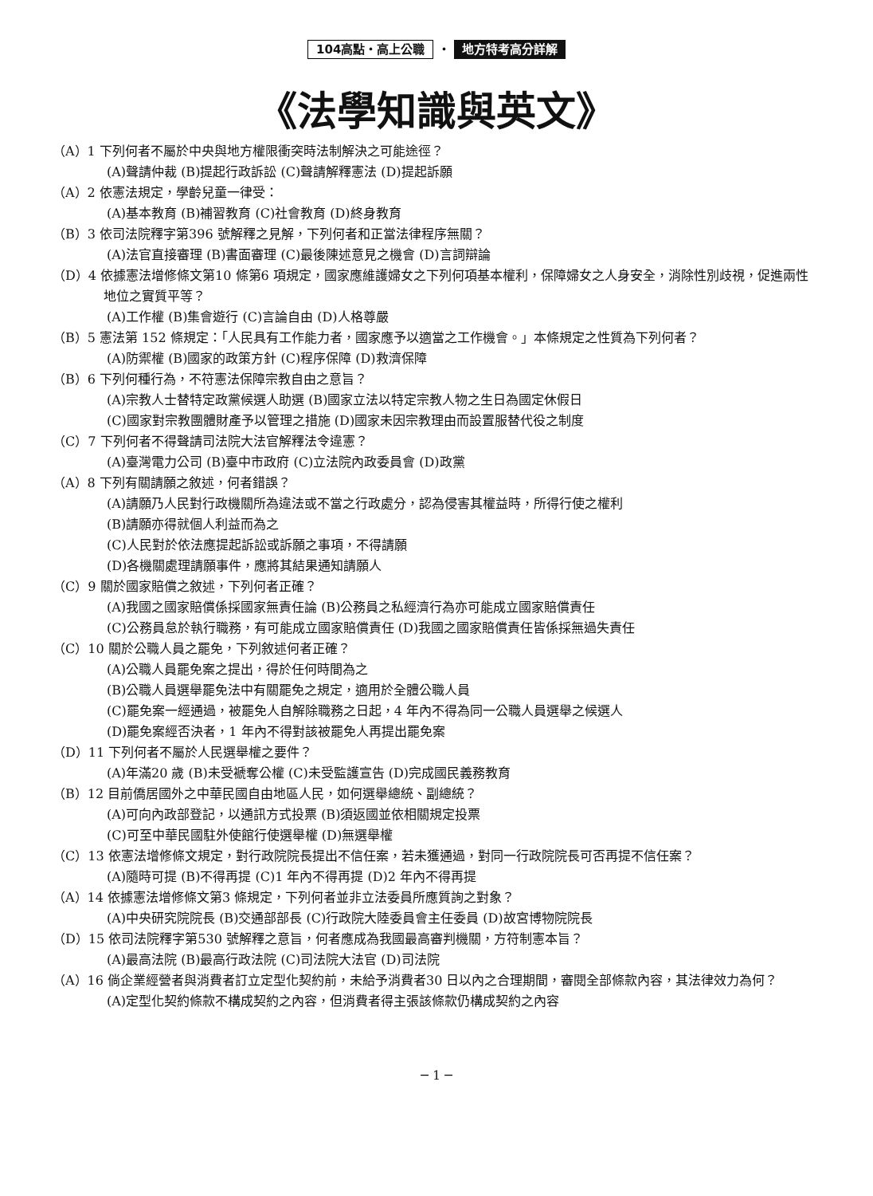104高點・高上公職 ・ 地方特考高分詳解
《法學知識與英文》
（A）1 下列何者不屬於中央與地方權限衝突時法制解決之可能途徑？
(A)聲請仲裁 (B)提起行政訴訟 (C)聲請解釋憲法 (D)提起訴願
（A）2 依憲法規定，學齡兒童一律受：
(A)基本教育 (B)補習教育 (C)社會教育 (D)終身教育
（B）3 依司法院釋字第396 號解釋之見解，下列何者和正當法律程序無關？
(A)法官直接審理 (B)書面審理 (C)最後陳述意見之機會 (D)言詞辯論
（D）4 依據憲法增修條文第10 條第6 項規定，國家應維護婦女之下列何項基本權利，保障婦女之人身安全，消除性別歧視，促進兩性地位之實質平等？
(A)工作權 (B)集會遊行 (C)言論自由 (D)人格尊嚴
（B）5 憲法第 152 條規定：「人民具有工作能力者，國家應予以適當之工作機會。」本條規定之性質為下列何者？
(A)防禦權 (B)國家的政策方針 (C)程序保障 (D)救濟保障
（B）6 下列何種行為，不符憲法保障宗教自由之意旨？
(A)宗教人士替特定政黨候選人助選 (B)國家立法以特定宗教人物之生日為國定休假日
(C)國家對宗教團體財產予以管理之措施 (D)國家未因宗教理由而設置服替代役之制度
（C）7 下列何者不得聲請司法院大法官解釋法令違憲？
(A)臺灣電力公司 (B)臺中市政府 (C)立法院內政委員會 (D)政黨
（A）8 下列有關請願之敘述，何者錯誤？
(A)請願乃人民對行政機關所為違法或不當之行政處分，認為侵害其權益時，所得行使之權利
(B)請願亦得就個人利益而為之
(C)人民對於依法應提起訴訟或訴願之事項，不得請願
(D)各機關處理請願事件，應將其結果通知請願人
（C）9 關於國家賠償之敘述，下列何者正確？
(A)我國之國家賠償係採國家無責任論 (B)公務員之私經濟行為亦可能成立國家賠償責任
(C)公務員怠於執行職務，有可能成立國家賠償責任 (D)我國之國家賠償責任皆係採無過失責任
（C）10 關於公職人員之罷免，下列敘述何者正確？
(A)公職人員罷免案之提出，得於任何時間為之
(B)公職人員選舉罷免法中有關罷免之規定，適用於全體公職人員
(C)罷免案一經通過，被罷免人自解除職務之日起，4 年內不得為同一公職人員選舉之候選人
(D)罷免案經否決者，1 年內不得對該被罷免人再提出罷免案
（D）11 下列何者不屬於人民選舉權之要件？
(A)年滿20 歲 (B)未受褫奪公權 (C)未受監護宣告 (D)完成國民義務教育
（B）12 目前僑居國外之中華民國自由地區人民，如何選舉總統、副總統？
(A)可向內政部登記，以通訊方式投票 (B)須返國並依相關規定投票
(C)可至中華民國駐外使館行使選舉權 (D)無選舉權
（C）13 依憲法增修條文規定，對行政院院長提出不信任案，若未獲通過，對同一行政院院長可否再提不信任案？
(A)隨時可提 (B)不得再提 (C)1 年內不得再提 (D)2 年內不得再提
（A）14 依據憲法增修條文第3 條規定，下列何者並非立法委員所應質詢之對象？
(A)中央研究院院長 (B)交通部部長 (C)行政院大陸委員會主任委員 (D)故宮博物院院長
（D）15 依司法院釋字第530 號解釋之意旨，何者應成為我國最高審判機關，方符制憲本旨？
(A)最高法院 (B)最高行政法院 (C)司法院大法官 (D)司法院
（A）16 倘企業經營者與消費者訂立定型化契約前，未給予消費者30 日以內之合理期間，審閱全部條款內容，其法律效力為何？
(A)定型化契約條款不構成契約之內容，但消費者得主張該條款仍構成契約之內容
─ 1 ─